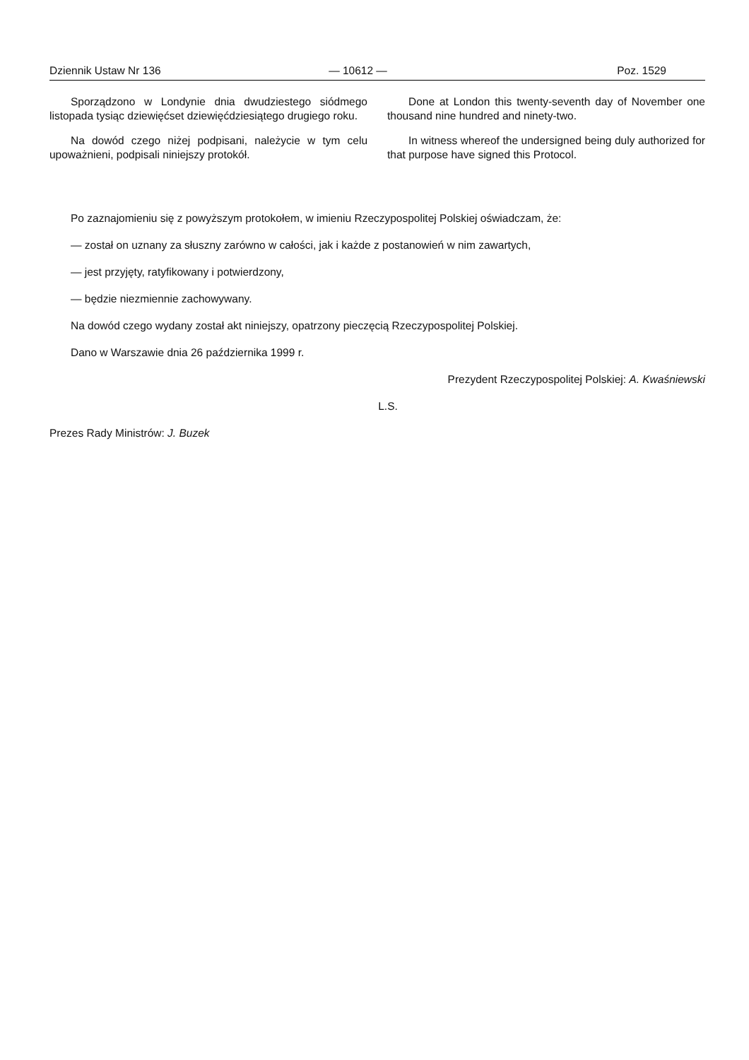Dziennik Ustaw Nr 136 — 10612 — Poz. 1529
Sporządzono w Londynie dnia dwudziestego siódmego listopada tysiąc dziewięćset dziewięćdziesiątego drugiego roku.
Na dowód czego niżej podpisani, należycie w tym celu upoważnieni, podpisali niniejszy protokół.
Done at London this twenty-seventh day of November one thousand nine hundred and ninety-two.
In witness whereof the undersigned being duly authorized for that purpose have signed this Protocol.
Po zaznajomieniu się z powyższym protokołem, w imieniu Rzeczypospolitej Polskiej oświadczam, że:
— został on uznany za słuszny zarówno w całości, jak i każde z postanowień w nim zawartych,
— jest przyjęty, ratyfikowany i potwierdzony,
— będzie niezmiennie zachowywany.
Na dowód czego wydany został akt niniejszy, opatrzony pieczęcią Rzeczypospolitej Polskiej.
Dano w Warszawie dnia 26 października 1999 r.
Prezydent Rzeczypospolitej Polskiej: A. Kwaśniewski
L.S.
Prezes Rady Ministrów: J. Buzek